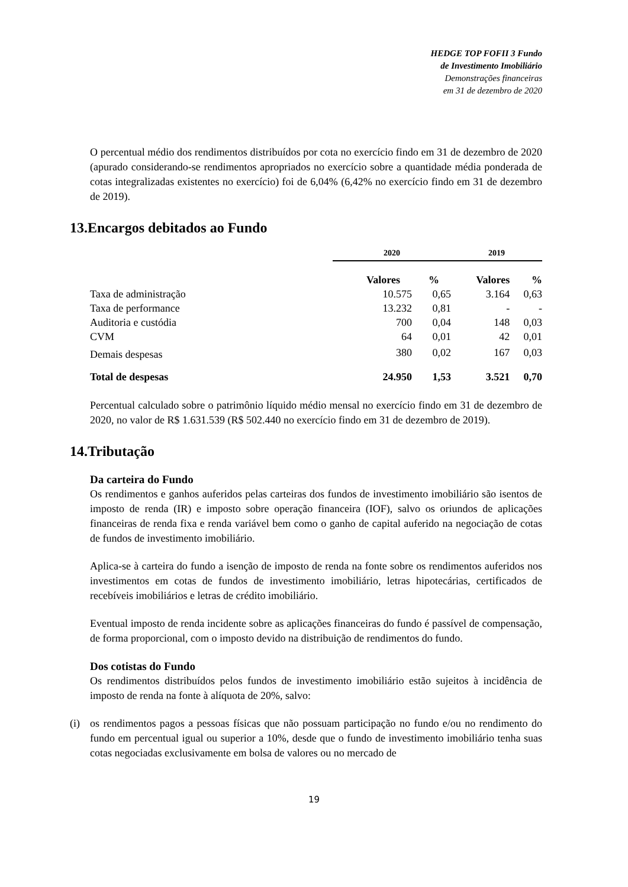HEDGE TOP FOFII 3 Fundo
de Investimento Imobiliário
Demonstrações financeiras
em 31 de dezembro de 2020
O percentual médio dos rendimentos distribuídos por cota no exercício findo em 31 de dezembro de 2020 (apurado considerando-se rendimentos apropriados no exercício sobre a quantidade média ponderada de cotas integralizadas existentes no exercício) foi de 6,04% (6,42% no exercício findo em 31 de dezembro de 2019).
13.Encargos debitados ao Fundo
| | 2020 | | 2019 | |
| | Valores | % | Valores | % |
| Taxa de administração | 10.575 | 0,65 | 3.164 | 0,63 |
| Taxa de performance | 13.232 | 0,81 | - | - |
| Auditoria e custódia | 700 | 0,04 | 148 | 0,03 |
| CVM | 64 | 0,01 | 42 | 0,01 |
| Demais despesas | 380 | 0,02 | 167 | 0,03 |
| Total de despesas | 24.950 | 1,53 | 3.521 | 0,70 |
Percentual calculado sobre o patrimônio líquido médio mensal no exercício findo em 31 de dezembro de 2020, no valor de R$ 1.631.539 (R$ 502.440 no exercício findo em 31 de dezembro de 2019).
14.Tributação
Da carteira do Fundo
Os rendimentos e ganhos auferidos pelas carteiras dos fundos de investimento imobiliário são isentos de imposto de renda (IR) e imposto sobre operação financeira (IOF), salvo os oriundos de aplicações financeiras de renda fixa e renda variável bem como o ganho de capital auferido na negociação de cotas de fundos de investimento imobiliário.
Aplica-se à carteira do fundo a isenção de imposto de renda na fonte sobre os rendimentos auferidos nos investimentos em cotas de fundos de investimento imobiliário, letras hipotecárias, certificados de recebíveis imobiliários e letras de crédito imobiliário.
Eventual imposto de renda incidente sobre as aplicações financeiras do fundo é passível de compensação, de forma proporcional, com o imposto devido na distribuição de rendimentos do fundo.
Dos cotistas do Fundo
Os rendimentos distribuídos pelos fundos de investimento imobiliário estão sujeitos à incidência de imposto de renda na fonte à alíquota de 20%, salvo:
(i) os rendimentos pagos a pessoas físicas que não possuam participação no fundo e/ou no rendimento do fundo em percentual igual ou superior a 10%, desde que o fundo de investimento imobiliário tenha suas cotas negociadas exclusivamente em bolsa de valores ou no mercado de
19